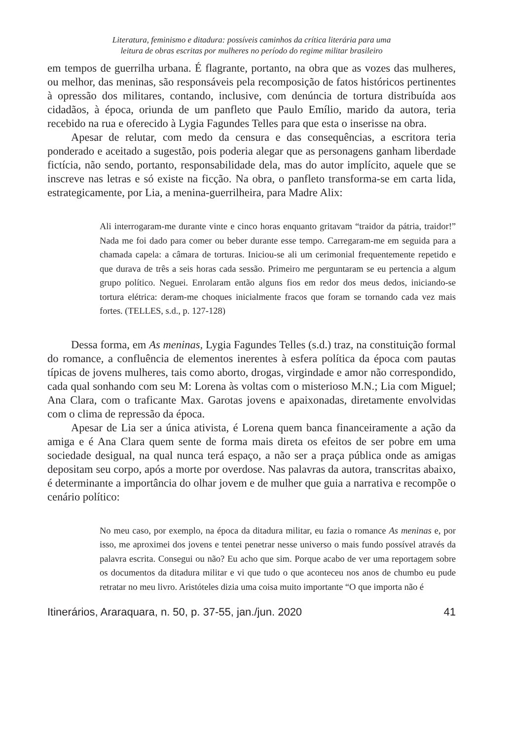Literatura, feminismo e ditadura: possíveis caminhos da crítica literária para uma
leitura de obras escritas por mulheres no período do regime militar brasileiro
em tempos de guerrilha urbana. É flagrante, portanto, na obra que as vozes das mulheres, ou melhor, das meninas, são responsáveis pela recomposição de fatos históricos pertinentes à opressão dos militares, contando, inclusive, com denúncia de tortura distribuída aos cidadãos, à época, oriunda de um panfleto que Paulo Emílio, marido da autora, teria recebido na rua e oferecido à Lygia Fagundes Telles para que esta o inserisse na obra.
Apesar de relutar, com medo da censura e das consequências, a escritora teria ponderado e aceitado a sugestão, pois poderia alegar que as personagens ganham liberdade fictícia, não sendo, portanto, responsabilidade dela, mas do autor implícito, aquele que se inscreve nas letras e só existe na ficção. Na obra, o panfleto transforma-se em carta lida, estrategicamente, por Lia, a menina-guerrilheira, para Madre Alix:
Ali interrogaram-me durante vinte e cinco horas enquanto gritavam “traidor da pátria, traidor!” Nada me foi dado para comer ou beber durante esse tempo. Carregaram-me em seguida para a chamada capela: a câmara de torturas. Iniciou-se ali um cerimonial frequentemente repetido e que durava de três a seis horas cada sessão. Primeiro me perguntaram se eu pertencia a algum grupo político. Neguei. Enrolaram então alguns fios em redor dos meus dedos, iniciando-se tortura elétrica: deram-me choques inicialmente fracos que foram se tornando cada vez mais fortes. (TELLES, s.d., p. 127-128)
Dessa forma, em As meninas, Lygia Fagundes Telles (s.d.) traz, na constituição formal do romance, a confluência de elementos inerentes à esfera política da época com pautas típicas de jovens mulheres, tais como aborto, drogas, virgindade e amor não correspondido, cada qual sonhando com seu M: Lorena às voltas com o misterioso M.N.; Lia com Miguel; Ana Clara, com o traficante Max. Garotas jovens e apaixonadas, diretamente envolvidas com o clima de repressão da época.
Apesar de Lia ser a única ativista, é Lorena quem banca financeiramente a ação da amiga e é Ana Clara quem sente de forma mais direta os efeitos de ser pobre em uma sociedade desigual, na qual nunca terá espaço, a não ser a praça pública onde as amigas depositam seu corpo, após a morte por overdose. Nas palavras da autora, transcritas abaixo, é determinante a importância do olhar jovem e de mulher que guia a narrativa e recompõe o cenário político:
No meu caso, por exemplo, na época da ditadura militar, eu fazia o romance As meninas e, por isso, me aproximei dos jovens e tentei penetrar nesse universo o mais fundo possível através da palavra escrita. Consegui ou não? Eu acho que sim. Porque acabo de ver uma reportagem sobre os documentos da ditadura militar e vi que tudo o que aconteceu nos anos de chumbo eu pude retratar no meu livro. Aristóteles dizia uma coisa muito importante “O que importa não é
Itinerários, Araraquara, n. 50, p. 37-55, jan./jun. 2020 41